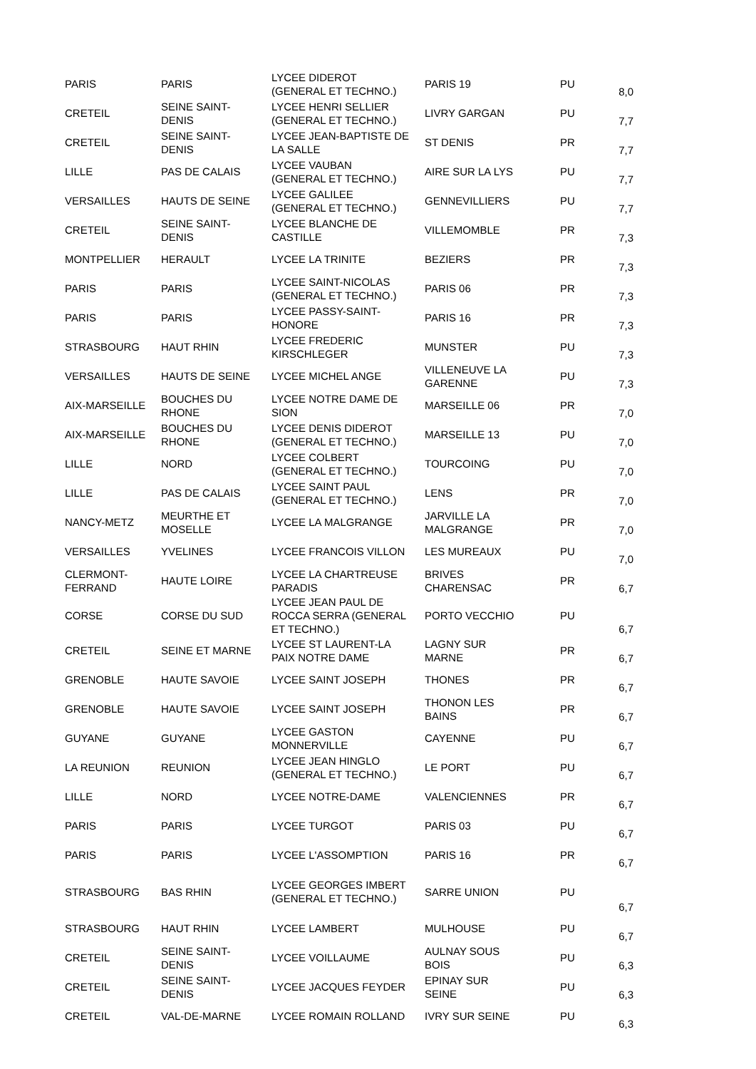| PARIS | PARIS | LYCEE DIDEROT (GENERAL ET TECHNO.) | PARIS 19 | PU | 8,0 |
| CRETEIL | SEINE SAINT- DENIS | LYCEE HENRI SELLIER (GENERAL ET TECHNO.) | LIVRY GARGAN | PU | 7,7 |
| CRETEIL | SEINE SAINT- DENIS | LYCEE JEAN-BAPTISTE DE LA SALLE | ST DENIS | PR | 7,7 |
| LILLE | PAS DE CALAIS | LYCEE VAUBAN (GENERAL ET TECHNO.) | AIRE SUR LA LYS | PU | 7,7 |
| VERSAILLES | HAUTS DE SEINE | LYCEE GALILEE (GENERAL ET TECHNO.) | GENNEVILLIERS | PU | 7,7 |
| CRETEIL | SEINE SAINT- DENIS | LYCEE BLANCHE DE CASTILLE | VILLEMOMBLE | PR | 7,3 |
| MONTPELLIER | HERAULT | LYCEE LA TRINITE | BEZIERS | PR | 7,3 |
| PARIS | PARIS | LYCEE SAINT-NICOLAS (GENERAL ET TECHNO.) | PARIS 06 | PR | 7,3 |
| PARIS | PARIS | LYCEE PASSY-SAINT- HONORE | PARIS 16 | PR | 7,3 |
| STRASBOURG | HAUT RHIN | LYCEE FREDERIC KIRSCHLEGER | MUNSTER | PU | 7,3 |
| VERSAILLES | HAUTS DE SEINE | LYCEE MICHEL ANGE | VILLENEUVE LA GARENNE | PU | 7,3 |
| AIX-MARSEILLE | BOUCHES DU RHONE | LYCEE NOTRE DAME DE SION | MARSEILLE 06 | PR | 7,0 |
| AIX-MARSEILLE | BOUCHES DU RHONE | LYCEE DENIS DIDEROT (GENERAL ET TECHNO.) | MARSEILLE 13 | PU | 7,0 |
| LILLE | NORD | LYCEE COLBERT (GENERAL ET TECHNO.) | TOURCOING | PU | 7,0 |
| LILLE | PAS DE CALAIS | LYCEE SAINT PAUL (GENERAL ET TECHNO.) | LENS | PR | 7,0 |
| NANCY-METZ | MEURTHE ET MOSELLE | LYCEE LA MALGRANGE | JARVILLE LA MALGRANGE | PR | 7,0 |
| VERSAILLES | YVELINES | LYCEE FRANCOIS VILLON | LES MUREAUX | PU | 7,0 |
| CLERMONT- FERRAND | HAUTE LOIRE | LYCEE LA CHARTREUSE PARADIS | BRIVES CHARENSAC | PR | 6,7 |
| CORSE | CORSE DU SUD | LYCEE JEAN PAUL DE ROCCA SERRA (GENERAL ET TECHNO.) | PORTO VECCHIO | PU | 6,7 |
| CRETEIL | SEINE ET MARNE | LYCEE ST LAURENT-LA PAIX NOTRE DAME | LAGNY SUR MARNE | PR | 6,7 |
| GRENOBLE | HAUTE SAVOIE | LYCEE SAINT JOSEPH | THONES | PR | 6,7 |
| GRENOBLE | HAUTE SAVOIE | LYCEE SAINT JOSEPH | THONON LES BAINS | PR | 6,7 |
| GUYANE | GUYANE | LYCEE GASTON MONNERVILLE | CAYENNE | PU | 6,7 |
| LA REUNION | REUNION | LYCEE JEAN HINGLO (GENERAL ET TECHNO.) | LE PORT | PU | 6,7 |
| LILLE | NORD | LYCEE NOTRE-DAME | VALENCIENNES | PR | 6,7 |
| PARIS | PARIS | LYCEE TURGOT | PARIS 03 | PU | 6,7 |
| PARIS | PARIS | LYCEE L'ASSOMPTION | PARIS 16 | PR | 6,7 |
| STRASBOURG | BAS RHIN | LYCEE GEORGES IMBERT (GENERAL ET TECHNO.) | SARRE UNION | PU | 6,7 |
| STRASBOURG | HAUT RHIN | LYCEE LAMBERT | MULHOUSE | PU | 6,7 |
| CRETEIL | SEINE SAINT- DENIS | LYCEE VOILLAUME | AULNAY SOUS BOIS | PU | 6,3 |
| CRETEIL | SEINE SAINT- DENIS | LYCEE JACQUES FEYDER | EPINAY SUR SEINE | PU | 6,3 |
| CRETEIL | VAL-DE-MARNE | LYCEE ROMAIN ROLLAND | IVRY SUR SEINE | PU | 6,3 |